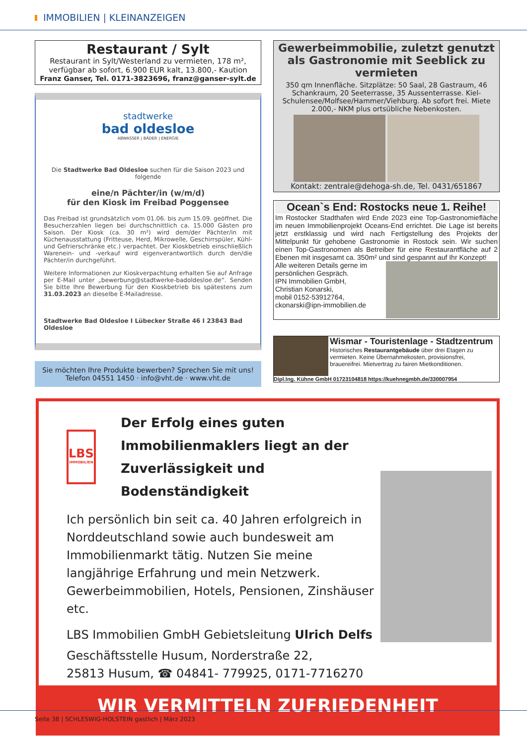IMMOBILIEN | KLEINANZEIGEN
Restaurant / Sylt
Restaurant in Sylt/Westerland zu vermieten, 178 m², verfügbar ab sofort, 6.900 EUR kalt, 13.800,- Kaution
Franz Ganser, Tel. 0171-3823696, franz@ganser-sylt.de
stadtwerke
bad oldesloe
ABWASSER | BÄDER | ENERGIE
Die Stadtwerke Bad Oldesloe suchen für die Saison 2023 und folgende
eine/n Pächter/in (w/m/d)
für den Kiosk im Freibad Poggensee
Das Freibad ist grundsätzlich vom 01.06. bis zum 15.09. geöffnet. Die Besucherzahlen liegen bei durchschnittlich ca. 15.000 Gästen pro Saison. Der Kiosk (ca. 30 m²) wird dem/der Pächter/in mit Küchenausstattung (Fritteuse, Herd, Mikrowelle, Geschirrspüler, Kühl- und Gefrierschränke etc.) verpachtet. Der Kioskbetrieb einschließlich Warenein- und -verkauf wird eigenverantwortlich durch den/die Pächter/in durchgeführt.
Weitere Informationen zur Kioskverpachtung erhalten Sie auf Anfrage per E-Mail unter „bewerbung@stadtwerke-badoldesloe.de“. Senden Sie bitte Ihre Bewerbung für den Kioskbetrieb bis spätestens zum 31.03.2023 an dieselbe E-Mailadresse.
Stadtwerke Bad Oldesloe I Lübecker Straße 46 I 23843 Bad Oldesloe
Sie möchten Ihre Produkte bewerben? Sprechen Sie mit uns!
Telefon 04551 1450 · info@vht.de · www.vht.de
Gewerbeimmobilie, zuletzt genutzt als Gastronomie mit Seeblick zu vermieten
350 qm Innenfläche. Sitzplätze: 50 Saal, 28 Gastraum, 46 Schankraum, 20 Seeterrasse, 35 Aussenterrasse. Kiel-Schulensee/Molfsee/Hammer/Viehburg. Ab sofort frei. Miete 2.000,- NKM plus ortsübliche Nebenkosten.
Kontakt: zentrale@dehoga-sh.de, Tel. 0431/651867
Ocean`s End: Rostocks neue 1. Reihe!
Im Rostocker Stadthafen wird Ende 2023 eine Top-Gastronomiefläche im neuen Immobilienprojekt Oceans-End errichtet. Die Lage ist bereits jetzt erstklassig und wird nach Fertigstellung des Projekts der Mittelpunkt für gehobene Gastronomie in Rostock sein. Wir suchen einen Top-Gastronomen als Betreiber für eine Restaurantfläche auf 2 Ebenen mit insgesamt ca. 350m² und sind gespannt auf Ihr Konzept!
Alle weiteren Details gerne im persönlichen Gespräch.
IPN Immobilien GmbH,
Christian Konarski,
mobil 0152-53912764,
ckonarski@ipn-immobilien.de
Wismar - Touristenlage - Stadtzentrum
Historisches Restaurantgebäude über drei Etagen zu vermieten. Keine Übernahmekosten, provisionsfrei, brauereifrei. Mietvertrag zu fairen Mietkonditionen.
Dipl.Ing. Kühne GmbH 01723104818 https://kuehnegmbh.de/330007954
LBS
IMMOBILIEN
Der Erfolg eines guten Immobilienmaklers liegt an der Zuverlässigkeit und Bodenständigkeit
Ich persönlich bin seit ca. 40 Jahren erfolgreich in Norddeutschland sowie auch bundesweit am Immobilienmarkt tätig. Nutzen Sie meine langjährige Erfahrung und mein Netzwerk. Gewerbeimmobilien, Hotels, Pensionen, Zinshäuser etc.
LBS Immobilien GmbH Gebietsleitung Ulrich Delfs
Geschäftsstelle Husum, Norderstraße 22,
25813 Husum, ☎ 04841- 779925, 0171-7716270
WIR VERMITTELN ZUFRIEDENHEIT
Seite 38 | SCHLESWIG-HOLSTEIN gastlich | März 2023